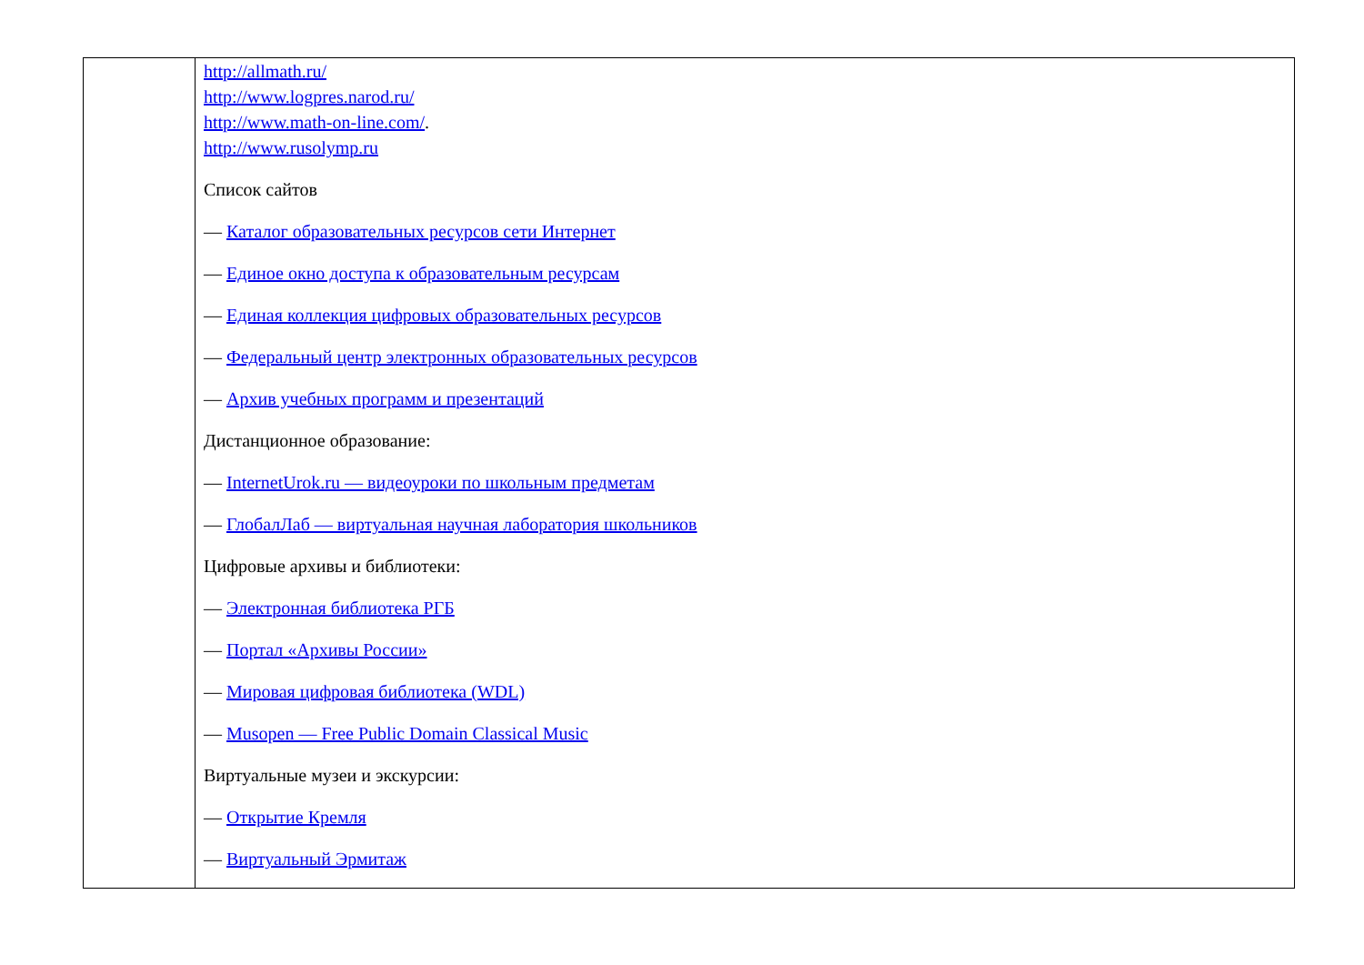| | http://allmath.ru/ http://www.logpres.narod.ru/ http://www.math-on-line.com/ . http://www.rusolymp.ru Список сайтов — Каталог образовательных ресурсов сети Интернет — Единое окно доступа к образовательным ресурсам — Единая коллекция цифровых образовательных ресурсов — Федеральный центр электронных образовательных ресурсов — Архив учебных программ и презентаций Дистанционное образование: — InternetUrok.ru — видеоуроки по школьным предметам — ГлобалЛаб — виртуальная научная лаборатория школьников Цифровые архивы и библиотеки: — Электронная библиотека РГБ — Портал «Архивы России» — Мировая цифровая библиотека (WDL) — Musopen — Free Public Domain Classical Music Виртуальные музеи и экскурсии: — Открытие Кремля — Виртуальный Эрмитаж |